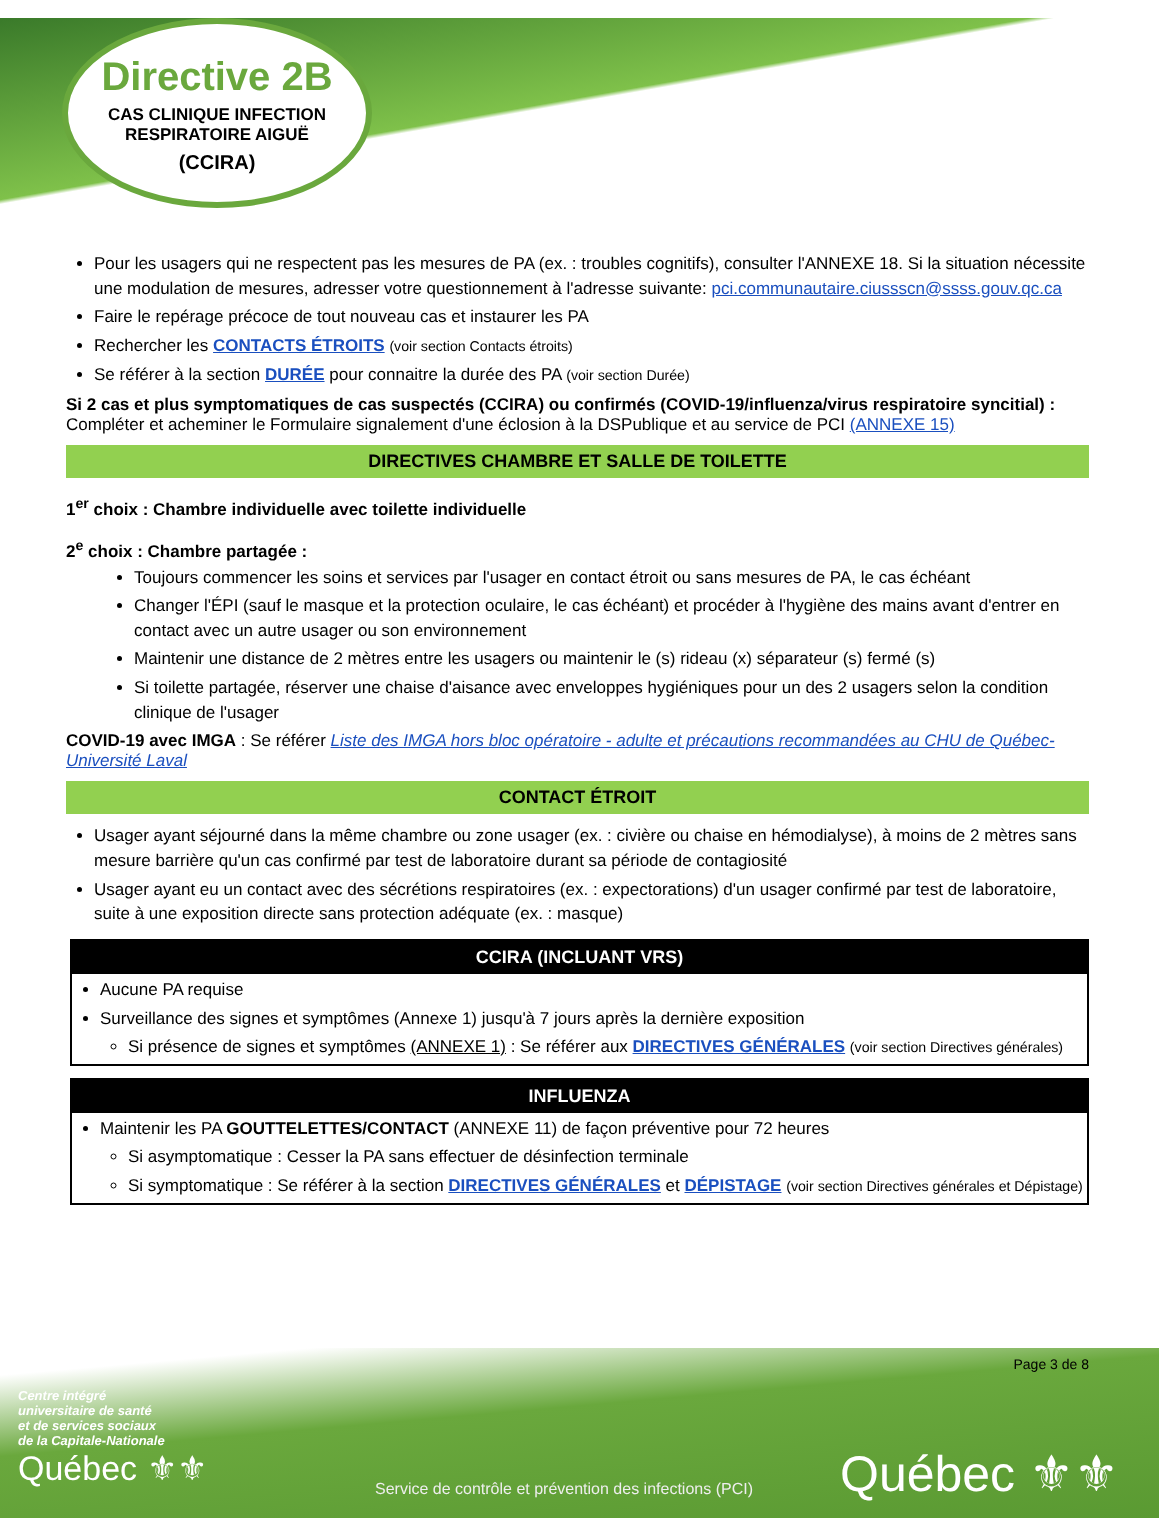Directive 2B
CAS CLINIQUE INFECTION RESPIRATOIRE AIGUË
(CCIRA)
Pour les usagers qui ne respectent pas les mesures de PA (ex. : troubles cognitifs), consulter l'ANNEXE 18. Si la situation nécessite une modulation de mesures, adresser votre questionnement à l'adresse suivante: pci.communautaire.ciussscn@ssss.gouv.qc.ca
Faire le repérage précoce de tout nouveau cas et instaurer les PA
Rechercher les CONTACTS ÉTROITS (voir section Contacts étroits)
Se référer à la section DURÉE pour connaitre la durée des PA (voir section Durée)
Si 2 cas et plus symptomatiques de cas suspectés (CCIRA) ou confirmés (COVID-19/influenza/virus respiratoire syncitial) :
Compléter et acheminer le Formulaire signalement d'une éclosion à la DSPublique et au service de PCI (ANNEXE 15)
DIRECTIVES CHAMBRE ET SALLE DE TOILETTE
1<sup>er</sup> choix : Chambre individuelle avec toilette individuelle
2<sup>e</sup> choix : Chambre partagée :
Toujours commencer les soins et services par l'usager en contact étroit ou sans mesures de PA, le cas échéant
Changer l'ÉPI (sauf le masque et la protection oculaire, le cas échéant) et procéder à l'hygiène des mains avant d'entrer en contact avec un autre usager ou son environnement
Maintenir une distance de 2 mètres entre les usagers ou maintenir le (s) rideau (x) séparateur (s) fermé (s)
Si toilette partagée, réserver une chaise d'aisance avec enveloppes hygiéniques pour un des 2 usagers selon la condition clinique de l'usager
COVID-19 avec IMGA : Se référer Liste des IMGA hors bloc opératoire - adulte et précautions recommandées au CHU de Québec-Université Laval
CONTACT ÉTROIT
Usager ayant séjourné dans la même chambre ou zone usager (ex. : civière ou chaise en hémodialyse), à moins de 2 mètres sans mesure barrière qu'un cas confirmé par test de laboratoire durant sa période de contagiosité
Usager ayant eu un contact avec des sécrétions respiratoires (ex. : expectorations) d'un usager confirmé par test de laboratoire, suite à une exposition directe sans protection adéquate (ex. : masque)
CCIRA (INCLUANT VRS)
Aucune PA requise
Surveillance des signes et symptômes (Annexe 1) jusqu'à 7 jours après la dernière exposition
Si présence de signes et symptômes (ANNEXE 1) : Se référer aux DIRECTIVES GÉNÉRALES (voir section Directives générales)
INFLUENZA
Maintenir les PA GOUTTELETTES/CONTACT (ANNEXE 11) de façon préventive pour 72 heures
Si asymptomatique : Cesser la PA sans effectuer de désinfection terminale
Si symptomatique : Se référer à la section DIRECTIVES GÉNÉRALES et DÉPISTAGE (voir section Directives générales et Dépistage)
Page 3 de 8
Centre intégré
universitaire de santé
et de services sociaux
de la Capitale-Nationale
Québec ⚜⚜
Service de contrôle et prévention des infections (PCI)
Québec ⚜⚜